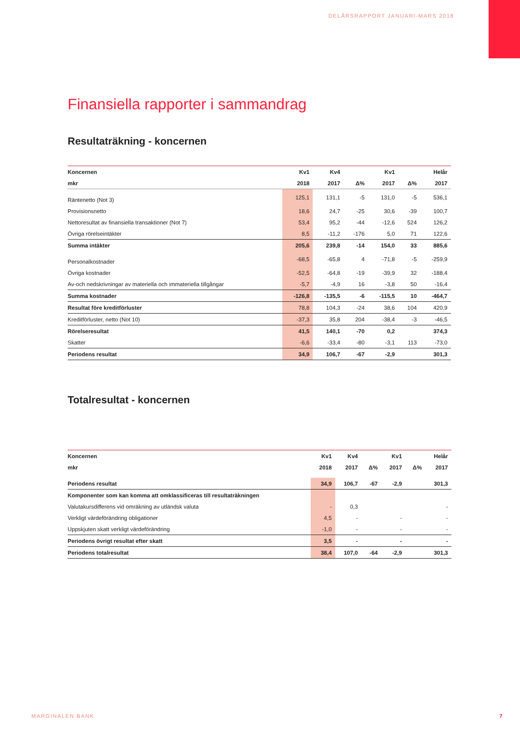DELÅRSRAPPORT JANUARI-MARS 2018
Finansiella rapporter i sammandrag
Resultaträkning - koncernen
| Koncernen | Kv1 | Kv4 | | Kv1 | | Helår |
| --- | --- | --- | --- | --- | --- | --- |
| mkr | 2018 | 2017 | Δ% | 2017 | Δ% | 2017 |
| Räntenetto (Not 3) | 125,1 | 131,1 | -5 | 131,0 | -5 | 536,1 |
| Provisionsnetto | 18,6 | 24,7 | -25 | 30,6 | -39 | 100,7 |
| Nettoresultat av finansiella transaktioner (Not 7) | 53,4 | 95,2 | -44 | -12,6 | 524 | 126,2 |
| Övriga rörelseintäkter | 8,5 | -11,2 | -176 | 5,0 | 71 | 122,6 |
| Summa intäkter | 205,6 | 239,8 | -14 | 154,0 | 33 | 885,6 |
| Personalkostnader | -68,5 | -65,8 | 4 | -71,8 | -5 | -259,9 |
| Övriga kostnader | -52,5 | -64,8 | -19 | -39,9 | 32 | -188,4 |
| Av-och nedskrivningar av materiella och immateriella tillgångar | -5,7 | -4,9 | 16 | -3,8 | 50 | -16,4 |
| Summa kostnader | -126,8 | -135,5 | -6 | -115,5 | 10 | -464,7 |
| Resultat före kreditförluster | 78,8 | 104,3 | -24 | 38,6 | 104 | 420,9 |
| Kreditförluster, netto (Not 10) | -37,3 | 35,8 | 204 | -38,4 | -3 | -46,5 |
| Rörelseresultat | 41,5 | 140,1 | -70 | 0,2 | | 374,3 |
| Skatter | -6,6 | -33,4 | -80 | -3,1 | 113 | -73,0 |
| Periodens resultat | 34,9 | 106,7 | -67 | -2,9 | | 301,3 |
Totalresultat - koncernen
| Koncernen | Kv1 | Kv4 | | Kv1 | | Helår |
| --- | --- | --- | --- | --- | --- | --- |
| mkr | 2018 | 2017 | Δ% | 2017 | Δ% | 2017 |
| Periodens resultat | 34,9 | 106,7 | -67 | -2,9 | | 301,3 |
| Komponenter som kan komma att omklassificeras till resultaträkningen | | | | | | |
| Valutakursdifferens vid omräkning av utländsk valuta | - | 0,3 | | | | - |
| Verkligt värdeförändring obligationer | 4,5 | - | | - | | - |
| Uppskjuten skatt verkligt värdeförändring | -1,0 | - | | - | | - |
| Periodens övrigt resultat efter skatt | 3,5 | - | | - | | - |
| Periodens totalresultat | 38,4 | 107,0 | -64 | -2,9 | | 301,3 |
MARGINALEN BANK 7